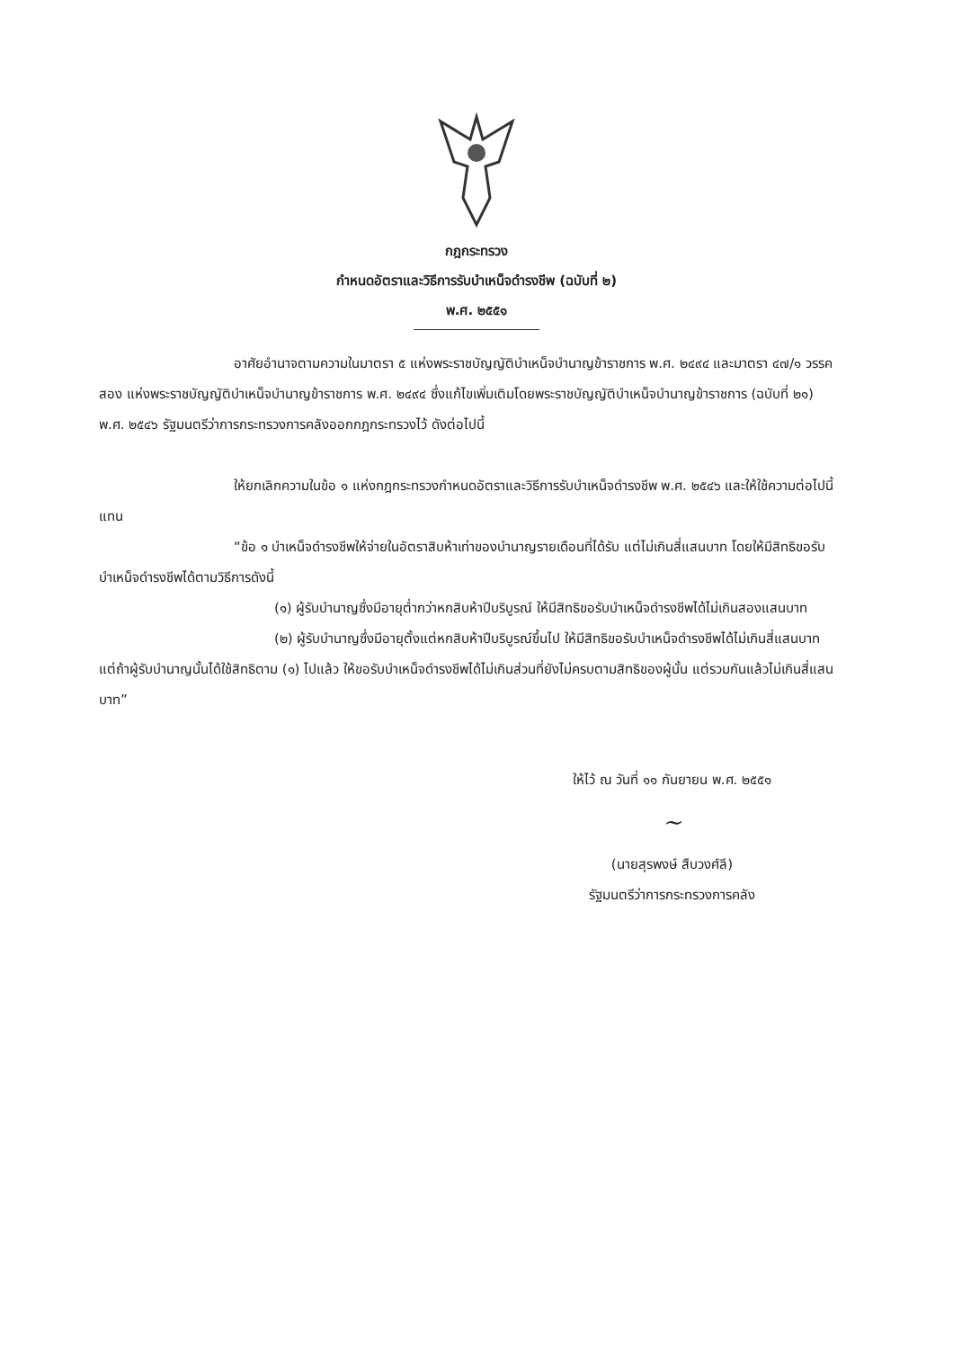กฎกระทรวง
กำหนดอัตราและวิธีการรับบำเหน็จดำรงชีพ (ฉบับที่ ๒)
พ.ศ. ๒๕๕๑
อาศัยอำนาจตามความในมาตรา ๕ แห่งพระราชบัญญัติบำเหน็จบำนาญข้าราชการ พ.ศ. ๒๔๙๔ และมาตรา ๔๗/๑ วรรคสอง แห่งพระราชบัญญัติบำเหน็จบำนาญข้าราชการ พ.ศ. ๒๔๙๔ ซึ่งแก้ไขเพิ่มเติมโดยพระราชบัญญัติบำเหน็จบำนาญข้าราชการ (ฉบับที่ ๒๑) พ.ศ. ๒๕๔๖ รัฐมนตรีว่าการกระทรวงการคลังออกกฎกระทรวงไว้ ดังต่อไปนี้
ให้ยกเลิกความในข้อ ๑ แห่งกฎกระทรวงกำหนดอัตราและวิธีการรับบำเหน็จดำรงชีพ พ.ศ. ๒๕๔๖ และให้ใช้ความต่อไปนี้แทน
“ข้อ ๑ บำเหน็จดำรงชีพให้จ่ายในอัตราสิบห้าเท่าของบำนาญรายเดือนที่ได้รับ แต่ไม่เกินสี่แสนบาท โดยให้มีสิทธิขอรับบำเหน็จดำรงชีพได้ตามวิธีการดังนี้
(๑) ผู้รับบำนาญซึ่งมีอายุต่ำกว่าหกสิบห้าปีบริบูรณ์ ให้มีสิทธิขอรับบำเหน็จดำรงชีพได้ไม่เกินสองแสนบาท
(๒) ผู้รับบำนาญซึ่งมีอายุตั้งแต่หกสิบห้าปีบริบูรณ์ขึ้นไป ให้มีสิทธิขอรับบำเหน็จดำรงชีพได้ไม่เกินสี่แสนบาท แต่ถ้าผู้รับบำนาญนั้นได้ใช้สิทธิตาม (๑) ไปแล้ว ให้ขอรับบำเหน็จดำรงชีพได้ไม่เกินส่วนที่ยังไม่ครบตามสิทธิของผู้นั้น แต่รวมกันแล้วไม่เกินสี่แสนบาท”
ให้ไว้ ณ วันที่ ๑๑ กันยายน พ.ศ. ๒๕๕๑
~
(นายสุรพงษ์ สืบวงศ์ลี)
รัฐมนตรีว่าการกระทรวงการคลัง